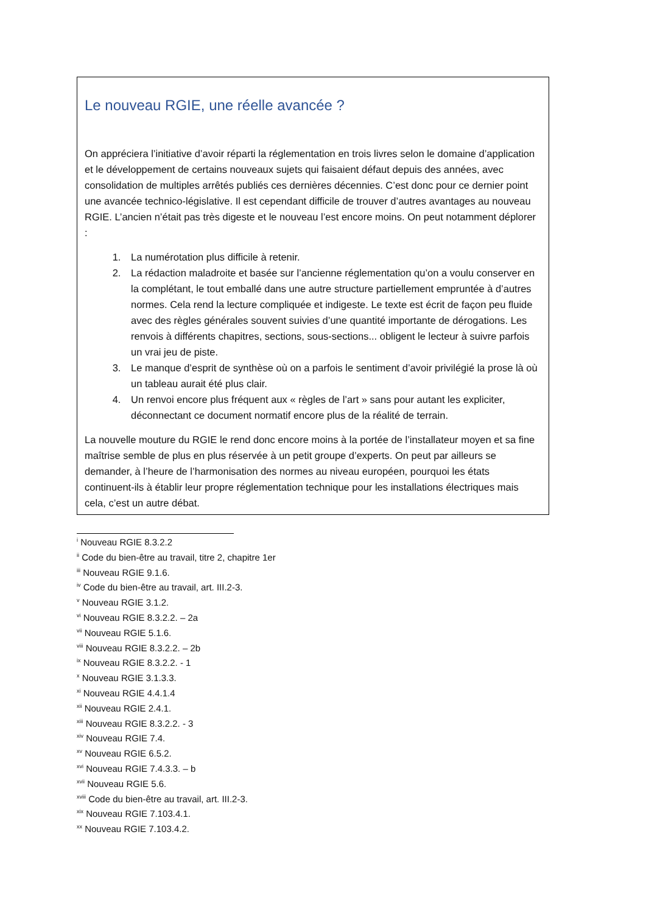Le nouveau RGIE, une réelle avancée ?
On appréciera l’initiative d’avoir réparti la réglementation en trois livres selon le domaine d’application et le développement de certains nouveaux sujets qui faisaient défaut depuis des années, avec consolidation de multiples arrêtés publiés ces dernières décennies. C’est donc pour ce dernier point une avancée technico-législative. Il est cependant difficile de trouver d’autres avantages au nouveau RGIE. L’ancien n’était pas très digeste et le nouveau l’est encore moins. On peut notamment déplorer :
1. La numérotation plus difficile à retenir.
2. La rédaction maladroite et basée sur l’ancienne réglementation qu’on a voulu conserver en la complétant, le tout emballé dans une autre structure partiellement empruntée à d’autres normes. Cela rend la lecture compliquée et indigeste. Le texte est écrit de façon peu fluide avec des règles générales souvent suivies d’une quantité importante de dérogations. Les renvois à différents chapitres, sections, sous-sections... obligent le lecteur à suivre parfois un vrai jeu de piste.
3. Le manque d’esprit de synthèse où on a parfois le sentiment d’avoir privilégié la prose là où un tableau aurait été plus clair.
4. Un renvoi encore plus fréquent aux « règles de l’art » sans pour autant les expliciter, déconnectant ce document normatif encore plus de la réalité de terrain.
La nouvelle mouture du RGIE le rend donc encore moins à la portée de l’installateur moyen et sa fine maîtrise semble de plus en plus réservée à un petit groupe d’experts. On peut par ailleurs se demander, à l’heure de l’harmonisation des normes au niveau européen, pourquoi les états continuent-ils à établir leur propre réglementation technique pour les installations électriques mais cela, c’est un autre débat.
<sup>i</sup> Nouveau RGIE 8.3.2.2
<sup>ii</sup> Code du bien-être au travail, titre 2, chapitre 1er
<sup>iii</sup> Nouveau RGIE 9.1.6.
<sup>iv</sup> Code du bien-être au travail, art. III.2-3.
<sup>v</sup> Nouveau RGIE 3.1.2.
<sup>vi</sup> Nouveau RGIE 8.3.2.2. – 2a
<sup>vii</sup> Nouveau RGIE 5.1.6.
<sup>viii</sup> Nouveau RGIE 8.3.2.2. – 2b
<sup>ix</sup> Nouveau RGIE 8.3.2.2. - 1
<sup>x</sup> Nouveau RGIE 3.1.3.3.
<sup>xi</sup> Nouveau RGIE 4.4.1.4
<sup>xii</sup> Nouveau RGIE 2.4.1.
<sup>xiii</sup> Nouveau RGIE 8.3.2.2. - 3
<sup>xiv</sup> Nouveau RGIE 7.4.
<sup>xv</sup> Nouveau RGIE 6.5.2.
<sup>xvi</sup> Nouveau RGIE 7.4.3.3. – b
<sup>xvii</sup> Nouveau RGIE 5.6.
<sup>xviii</sup> Code du bien-être au travail, art. III.2-3.
<sup>xix</sup> Nouveau RGIE 7.103.4.1.
<sup>xx</sup> Nouveau RGIE 7.103.4.2.